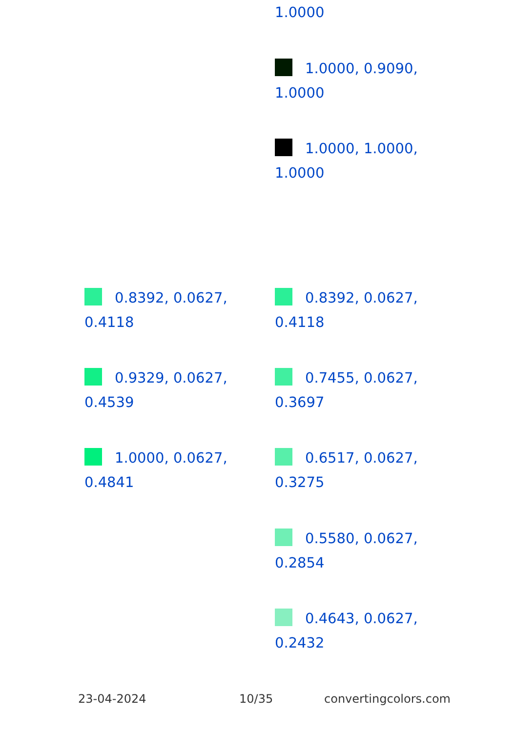1.0000
1.0000, 0.9090, 1.0000
1.0000, 1.0000, 1.0000
0.8392, 0.0627, 0.4118
0.9329, 0.0627, 0.4539
1.0000, 0.0627, 0.4841
0.8392, 0.0627, 0.4118
0.7455, 0.0627, 0.3697
0.6517, 0.0627, 0.3275
0.5580, 0.0627, 0.2854
0.4643, 0.0627, 0.2432
23-04-2024 10/35 convertingcolors.com